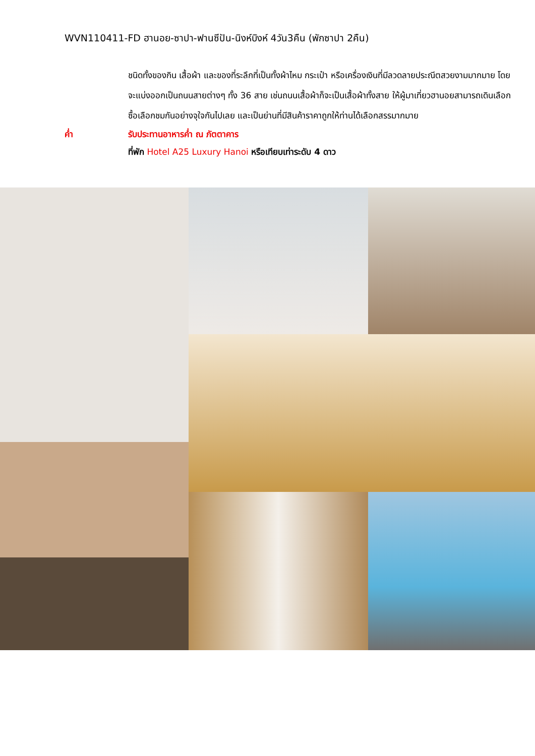WVN110411-FD ฮานอย-ซาปา-ฟานซีปัน-นิงห์บิงห์ 4วัน3คืน (พักซาปา 2คืน)
ชนิดทั้งของกิน เสื้อผ้า และของที่ระลึกที่เป็นทั้งผ้าไหม กระเป๋า หรือเครื่องเงินที่มีลวดลายประณีตสวยงามมากมาย โดยจะแบ่งออกเป็นถนนสายต่างๆ ทั้ง 36 สาย เช่นถนนเสื้อผ้าก็จะเป็นเสื้อผ้าทั้งสาย ให้ผู้มาเที่ยวฮานอยสามารถเดินเลือกซื้อเลือกชมกันอย่างจุใจกันไปเลย และเป็นย่านที่มีสินค้าราคาถูกให้ท่านได้เลือกสรรมากมาย
ค่ำ รับประทานอาหารค่ำ ณ ภัตตาคาร
ที่พัก Hotel A25 Luxury Hanoi หรือเทียบเท่าระดับ 4 ดาว